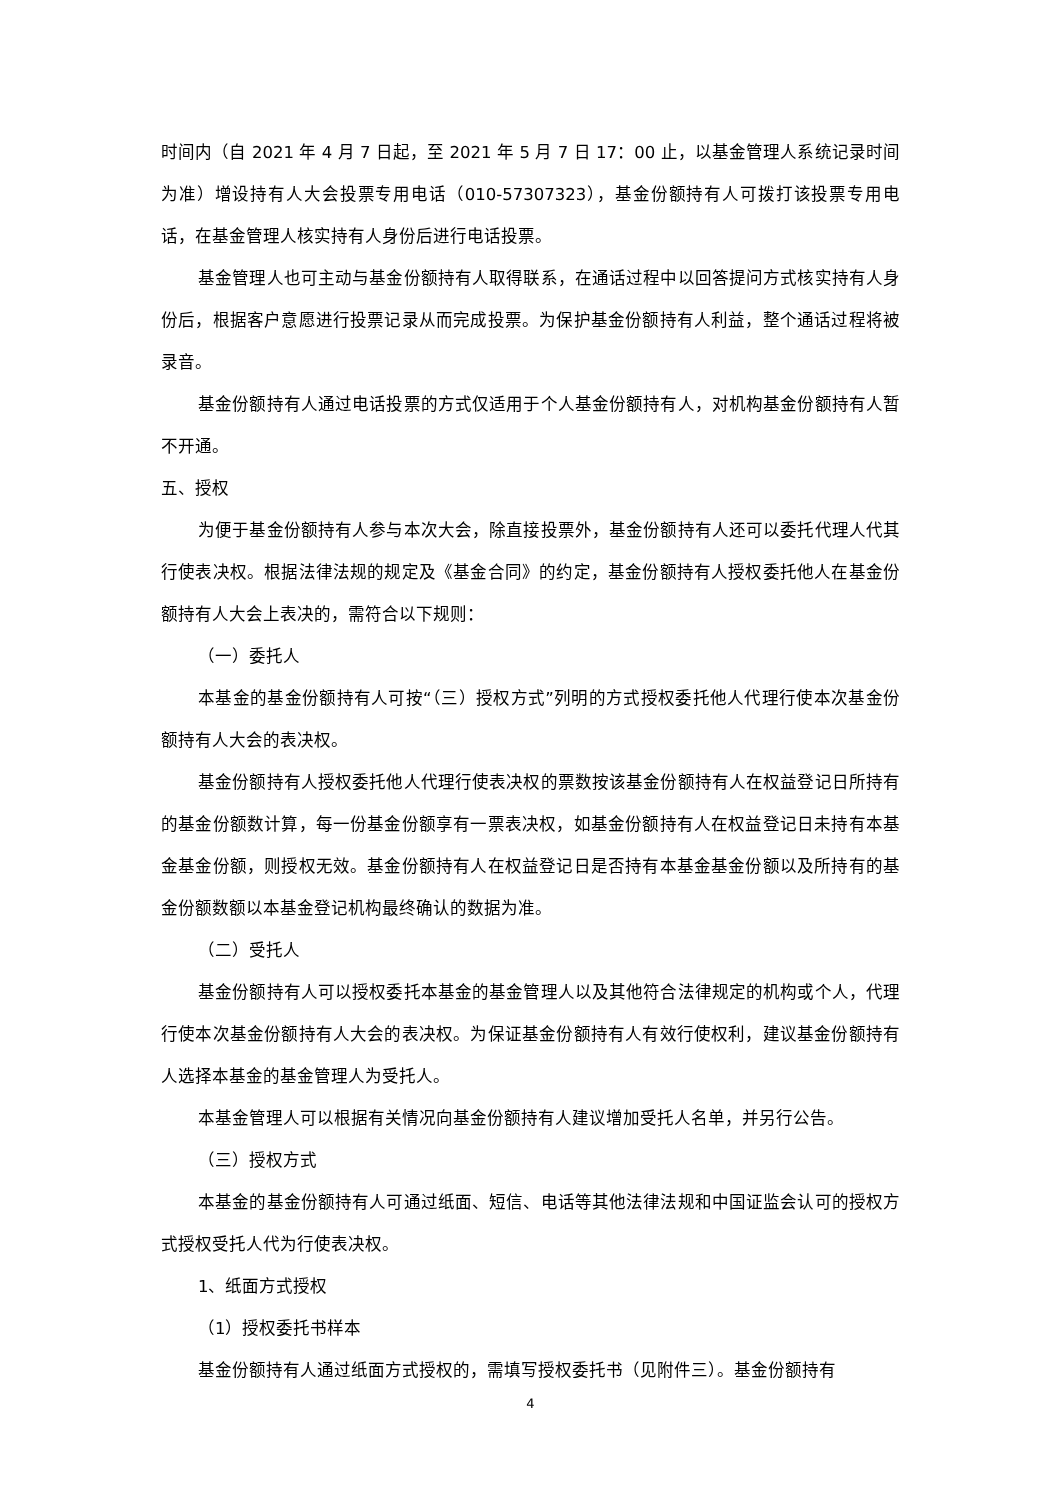时间内（自 2021 年 4 月 7 日起，至 2021 年 5 月 7 日 17：00 止，以基金管理人系统记录时间为准）增设持有人大会投票专用电话（010-57307323），基金份额持有人可拨打该投票专用电话，在基金管理人核实持有人身份后进行电话投票。
基金管理人也可主动与基金份额持有人取得联系，在通话过程中以回答提问方式核实持有人身份后，根据客户意愿进行投票记录从而完成投票。为保护基金份额持有人利益，整个通话过程将被录音。
基金份额持有人通过电话投票的方式仅适用于个人基金份额持有人，对机构基金份额持有人暂不开通。
五、授权
为便于基金份额持有人参与本次大会，除直接投票外，基金份额持有人还可以委托代理人代其行使表决权。根据法律法规的规定及《基金合同》的约定，基金份额持有人授权委托他人在基金份额持有人大会上表决的，需符合以下规则：
（一）委托人
本基金的基金份额持有人可按“（三）授权方式”列明的方式授权委托他人代理行使本次基金份额持有人大会的表决权。
基金份额持有人授权委托他人代理行使表决权的票数按该基金份额持有人在权益登记日所持有的基金份额数计算，每一份基金份额享有一票表决权，如基金份额持有人在权益登记日未持有本基金基金份额，则授权无效。基金份额持有人在权益登记日是否持有本基金基金份额以及所持有的基金份额数额以本基金登记机构最终确认的数据为准。
（二）受托人
基金份额持有人可以授权委托本基金的基金管理人以及其他符合法律规定的机构或个人，代理行使本次基金份额持有人大会的表决权。为保证基金份额持有人有效行使权利，建议基金份额持有人选择本基金的基金管理人为受托人。
本基金管理人可以根据有关情况向基金份额持有人建议增加受托人名单，并另行公告。
（三）授权方式
本基金的基金份额持有人可通过纸面、短信、电话等其他法律法规和中国证监会认可的授权方式授权受托人代为行使表决权。
1、纸面方式授权
（1）授权委托书样本
基金份额持有人通过纸面方式授权的，需填写授权委托书（见附件三）。基金份额持有
4